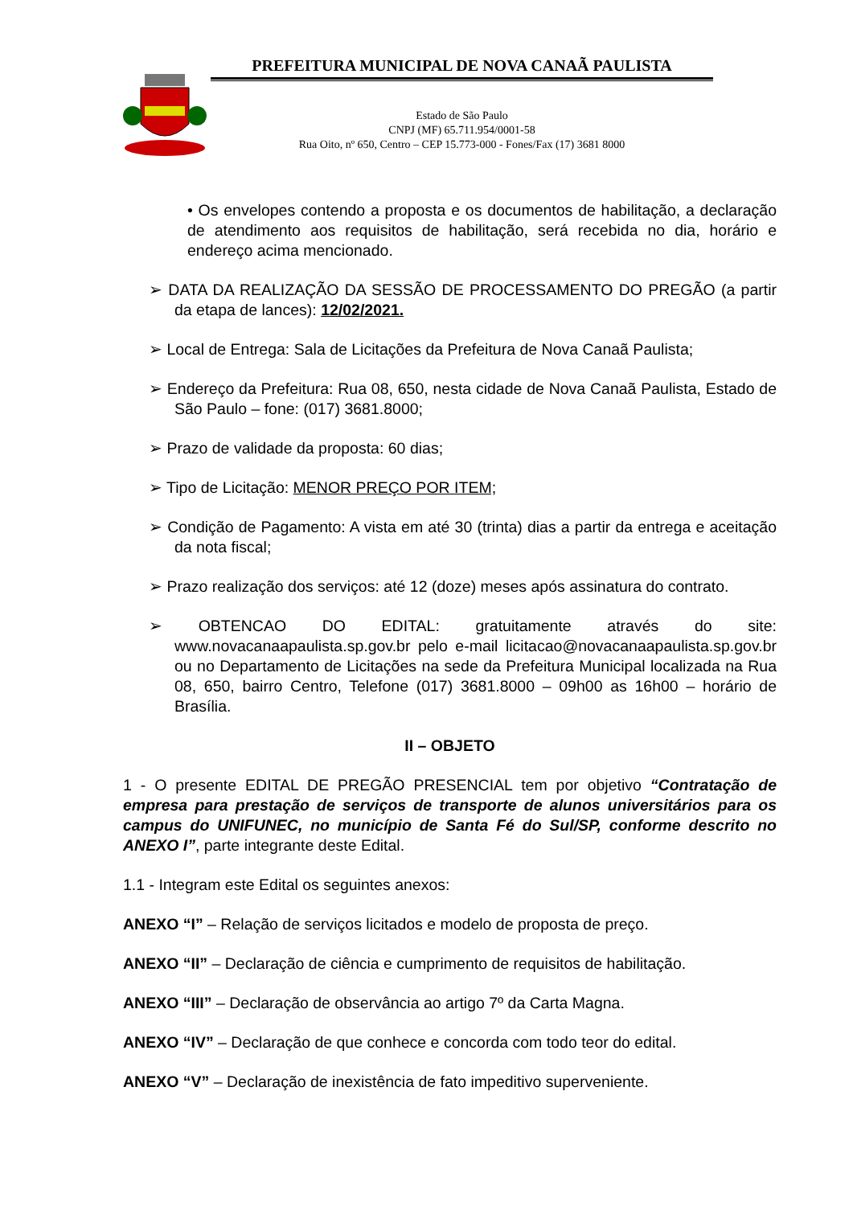PREFEITURA MUNICIPAL DE NOVA CANAÃ PAULISTA
Estado de São Paulo
CNPJ (MF) 65.711.954/0001-58
Rua Oito, nº 650, Centro – CEP 15.773-000 - Fones/Fax (17) 3681 8000
• Os envelopes contendo a proposta e os documentos de habilitação, a declaração de atendimento aos requisitos de habilitação, será recebida no dia, horário e endereço acima mencionado.
➢ DATA DA REALIZAÇÃO DA SESSÃO DE PROCESSAMENTO DO PREGÃO (a partir da etapa de lances): 12/02/2021.
➢ Local de Entrega: Sala de Licitações da Prefeitura de Nova Canaã Paulista;
➢ Endereço da Prefeitura: Rua 08, 650, nesta cidade de Nova Canaã Paulista, Estado de São Paulo – fone: (017) 3681.8000;
➢ Prazo de validade da proposta: 60 dias;
➢ Tipo de Licitação: MENOR PREÇO POR ITEM;
➢ Condição de Pagamento: A vista em até 30 (trinta) dias a partir da entrega e aceitação da nota fiscal;
➢ Prazo realização dos serviços: até 12 (doze) meses após assinatura do contrato.
➢ OBTENCAO DO EDITAL: gratuitamente através do site: www.novacanaapaulista.sp.gov.br pelo e-mail licitacao@novacanaapaulista.sp.gov.br ou no Departamento de Licitações na sede da Prefeitura Municipal localizada na Rua 08, 650, bairro Centro, Telefone (017) 3681.8000 – 09h00 as 16h00 – horário de Brasília.
II – OBJETO
1 - O presente EDITAL DE PREGÃO PRESENCIAL tem por objetivo “Contratação de empresa para prestação de serviços de transporte de alunos universitários para os campus do UNIFUNEC, no município de Santa Fé do Sul/SP, conforme descrito no ANEXO I”, parte integrante deste Edital.
1.1 - Integram este Edital os seguintes anexos:
ANEXO “I” – Relação de serviços licitados e modelo de proposta de preço.
ANEXO “II” – Declaração de ciência e cumprimento de requisitos de habilitação.
ANEXO “III” – Declaração de observância ao artigo 7º da Carta Magna.
ANEXO “IV” – Declaração de que conhece e concorda com todo teor do edital.
ANEXO “V” – Declaração de inexistência de fato impeditivo superveniente.